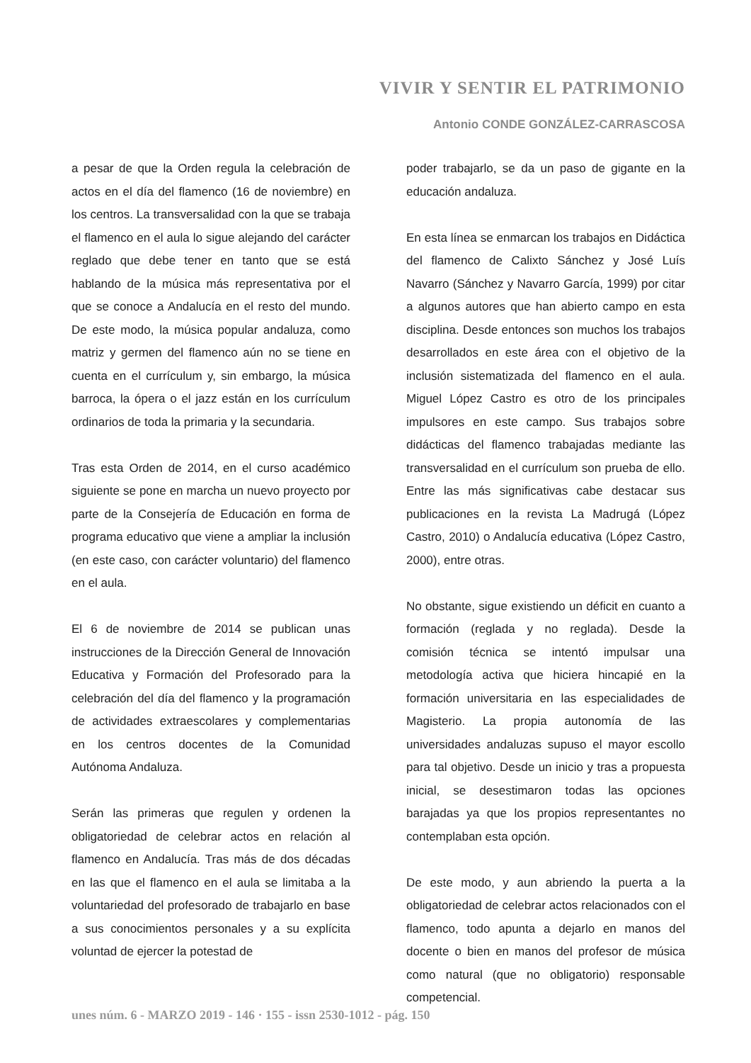VIVIR Y SENTIR EL PATRIMONIO
Antonio CONDE GONZÁLEZ-CARRASCOSA
a pesar de que la Orden regula la celebración de actos en el día del flamenco (16 de noviembre) en los centros. La transversalidad con la que se trabaja el flamenco en el aula lo sigue alejando del carácter reglado que debe tener en tanto que se está hablando de la música más representativa por el que se conoce a Andalucía en el resto del mundo. De este modo, la música popular andaluza, como matriz y germen del flamenco aún no se tiene en cuenta en el currículum y, sin embargo, la música barroca, la ópera o el jazz están en los currículum ordinarios de toda la primaria y la secundaria.
Tras esta Orden de 2014, en el curso académico siguiente se pone en marcha un nuevo proyecto por parte de la Consejería de Educación en forma de programa educativo que viene a ampliar la inclusión (en este caso, con carácter voluntario) del flamenco en el aula.
El 6 de noviembre de 2014 se publican unas instrucciones de la Dirección General de Innovación Educativa y Formación del Profesorado para la celebración del día del flamenco y la programación de actividades extraescolares y complementarias en los centros docentes de la Comunidad Autónoma Andaluza.
Serán las primeras que regulen y ordenen la obligatoriedad de celebrar actos en relación al flamenco en Andalucía. Tras más de dos décadas en las que el flamenco en el aula se limitaba a la voluntariedad del profesorado de trabajarlo en base a sus conocimientos personales y a su explícita voluntad de ejercer la potestad de
poder trabajarlo, se da un paso de gigante en la educación andaluza.
En esta línea se enmarcan los trabajos en Didáctica del flamenco de Calixto Sánchez y José Luís Navarro (Sánchez y Navarro García, 1999) por citar a algunos autores que han abierto campo en esta disciplina. Desde entonces son muchos los trabajos desarrollados en este área con el objetivo de la inclusión sistematizada del flamenco en el aula. Miguel López Castro es otro de los principales impulsores en este campo. Sus trabajos sobre didácticas del flamenco trabajadas mediante las transversalidad en el currículum son prueba de ello. Entre las más significativas cabe destacar sus publicaciones en la revista La Madrugá (López Castro, 2010) o Andalucía educativa (López Castro, 2000), entre otras.
No obstante, sigue existiendo un déficit en cuanto a formación (reglada y no reglada). Desde la comisión técnica se intentó impulsar una metodología activa que hiciera hincapié en la formación universitaria en las especialidades de Magisterio. La propia autonomía de las universidades andaluzas supuso el mayor escollo para tal objetivo. Desde un inicio y tras a propuesta inicial, se desestimaron todas las opciones barajadas ya que los propios representantes no contemplaban esta opción.
De este modo, y aun abriendo la puerta a la obligatoriedad de celebrar actos relacionados con el flamenco, todo apunta a dejarlo en manos del docente o bien en manos del profesor de música como natural (que no obligatorio) responsable competencial.
unes núm. 6 - MARZO 2019 - 146 · 155 - issn 2530-1012 - pág. 150